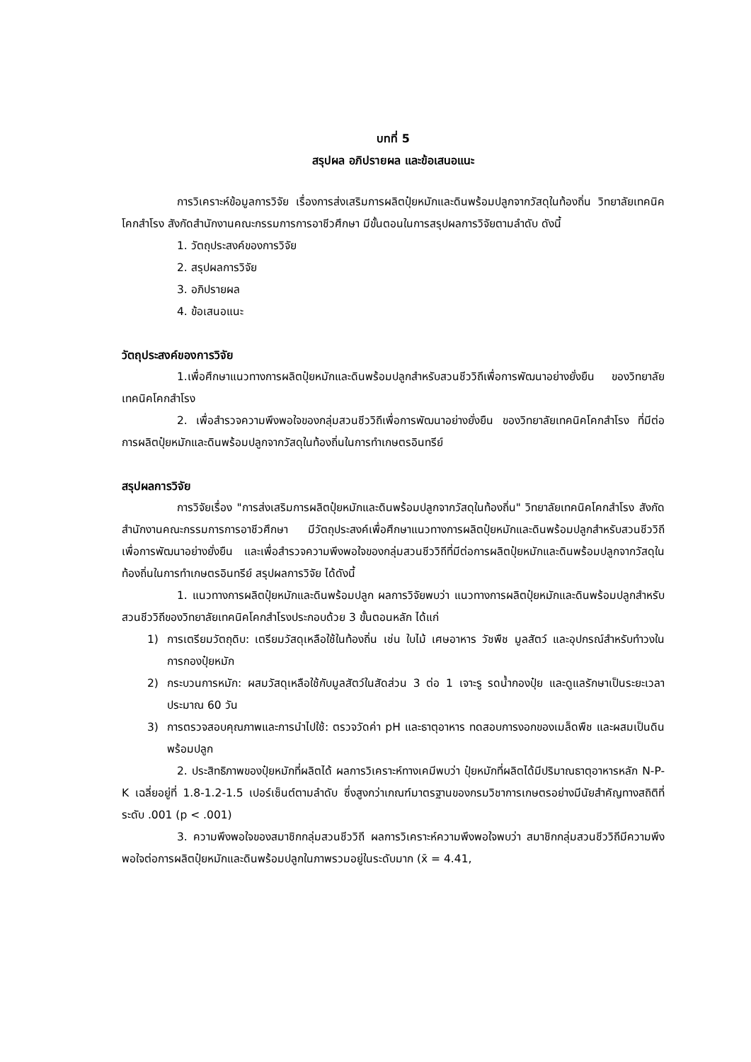บทที่ 5
สรุปผล อภิปรายผล และข้อเสนอแนะ
การวิเคราะห์ข้อมูลการวิจัย เรื่องการส่งเสริมการผลิตปุ๋ยหมักและดินพร้อมปลูกจากวัสดุในท้องถิ่น วิทยาลัยเทคนิคโคกสำโรง สังกัดสำนักงานคณะกรรมการการอาชีวศึกษา มีขั้นตอนในการสรุปผลการวิจัยตามลำดับ ดังนี้
1. วัตถุประสงค์ของการวิจัย
2. สรุปผลการวิจัย
3. อภิปรายผล
4. ข้อเสนอแนะ
วัตถุประสงค์ของการวิจัย
1.เพื่อศึกษาแนวทางการผลิตปุ๋ยหมักและดินพร้อมปลูกสำหรับสวนชีววิถีเพื่อการพัฒนาอย่างยั่งยืน ของวิทยาลัยเทคนิคโคกสำโรง
2. เพื่อสำรวจความพึงพอใจของกลุ่มสวนชีววิถีเพื่อการพัฒนาอย่างยั่งยืน ของวิทยาลัยเทคนิคโคกสำโรง ที่มีต่อการผลิตปุ๋ยหมักและดินพร้อมปลูกจากวัสดุในท้องถิ่นในการทำเกษตรอินทรีย์
สรุปผลการวิจัย
การวิจัยเรื่อง "การส่งเสริมการผลิตปุ๋ยหมักและดินพร้อมปลูกจากวัสดุในท้องถิ่น" วิทยาลัยเทคนิคโคกสำโรง สังกัดสำนักงานคณะกรรมการการอาชีวศึกษา มีวัตถุประสงค์เพื่อศึกษาแนวทางการผลิตปุ๋ยหมักและดินพร้อมปลูกสำหรับสวนชีววิถีเพื่อการพัฒนาอย่างยั่งยืน และเพื่อสำรวจความพึงพอใจของกลุ่มสวนชีววิถีที่มีต่อการผลิตปุ๋ยหมักและดินพร้อมปลูกจากวัสดุในท้องถิ่นในการทำเกษตรอินทรีย์ สรุปผลการวิจัย ได้ดังนี้
1. แนวทางการผลิตปุ๋ยหมักและดินพร้อมปลูก ผลการวิจัยพบว่า แนวทางการผลิตปุ๋ยหมักและดินพร้อมปลูกสำหรับสวนชีววิถีของวิทยาลัยเทคนิคโคกสำโรงประกอบด้วย 3 ขั้นตอนหลัก ได้แก่
1) การเตรียมวัตถุดิบ: เตรียมวัสดุเหลือใช้ในท้องถิ่น เช่น ใบไม้ เศษอาหาร วัชพืช มูลสัตว์ และอุปกรณ์สำหรับทำวงในการกองปุ๋ยหมัก
2) กระบวนการหมัก: ผสมวัสดุเหลือใช้กับมูลสัตว์ในสัดส่วน 3 ต่อ 1 เจาะรู รดน้ำกองปุ๋ย และดูแลรักษาเป็นระยะเวลาประมาณ 60 วัน
3) การตรวจสอบคุณภาพและการนำไปใช้: ตรวจวัดค่า pH และธาตุอาหาร ทดสอบการงอกของเมล็ดพืช และผสมเป็นดินพร้อมปลูก
2. ประสิทธิภาพของปุ๋ยหมักที่ผลิตได้ ผลการวิเคราะห์ทางเคมีพบว่า ปุ๋ยหมักที่ผลิตได้มีปริมาณธาตุอาหารหลัก N-P-K เฉลี่ยอยู่ที่ 1.8-1.2-1.5 เปอร์เซ็นต์ตามลำดับ ซึ่งสูงกว่าเกณฑ์มาตรฐานของกรมวิชาการเกษตรอย่างมีนัยสำคัญทางสถิติที่ระดับ .001 (p < .001)
3. ความพึงพอใจของสมาชิกกลุ่มสวนชีววิถี ผลการวิเคราะห์ความพึงพอใจพบว่า สมาชิกกลุ่มสวนชีววิถีมีความพึงพอใจต่อการผลิตปุ๋ยหมักและดินพร้อมปลูกในภาพรวมอยู่ในระดับมาก (x̄ = 4.41,